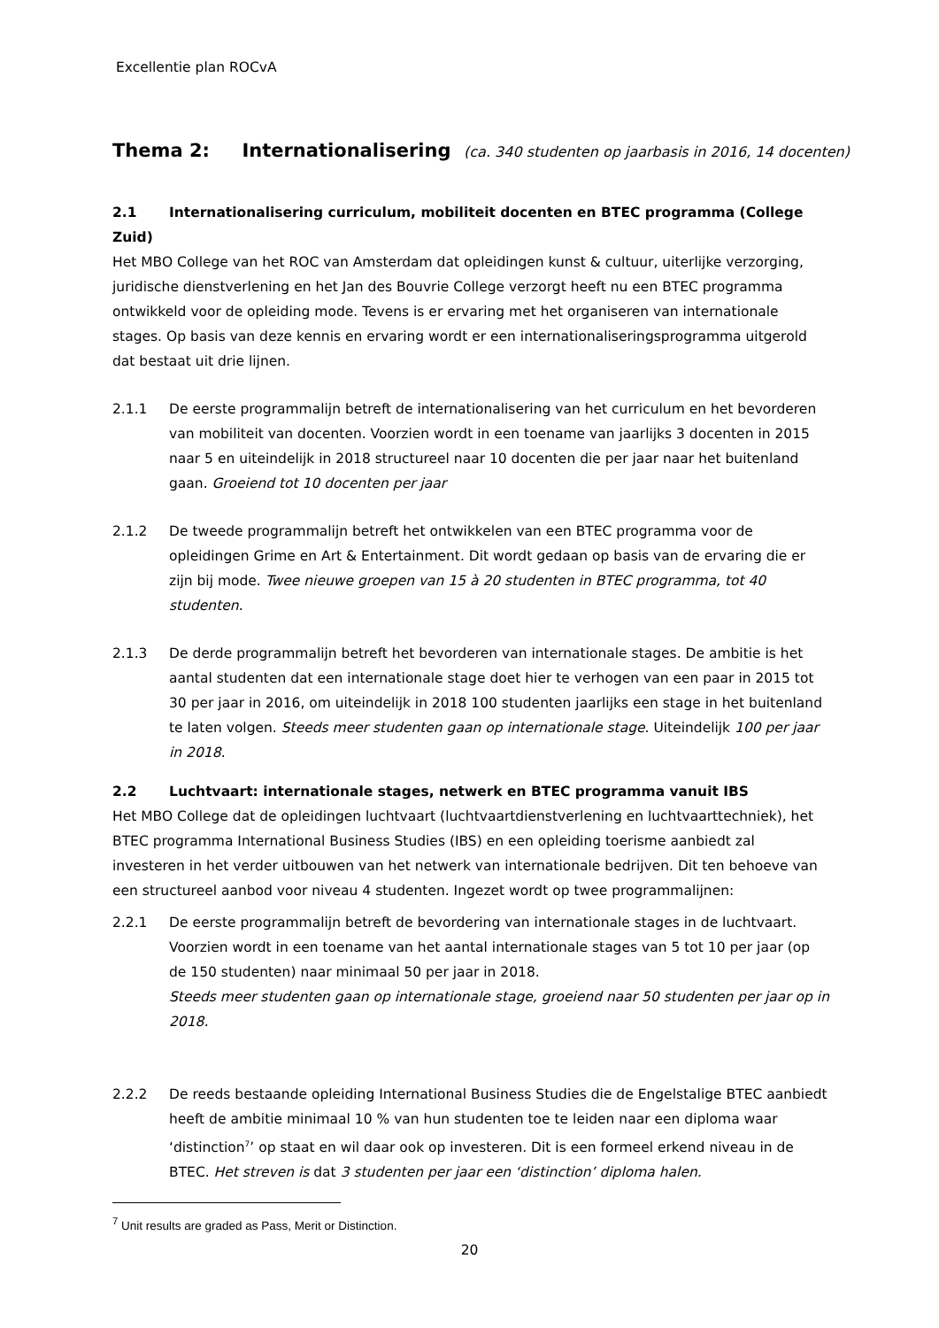Excellentie plan ROCvA
Thema 2: Internationalisering (ca. 340 studenten op jaarbasis in 2016, 14 docenten)
2.1 Internationalisering curriculum, mobiliteit docenten en BTEC programma (College Zuid)
Het MBO College van het ROC van Amsterdam dat opleidingen kunst & cultuur, uiterlijke verzorging, juridische dienstverlening en het Jan des Bouvrie College verzorgt heeft nu een BTEC programma ontwikkeld voor de opleiding mode. Tevens is er ervaring met het organiseren van internationale stages. Op basis van deze kennis en ervaring wordt er een internationaliseringsprogramma uitgerold dat bestaat uit drie lijnen.
2.1.1 De eerste programmalijn betreft de internationalisering van het curriculum en het bevorderen van mobiliteit van docenten. Voorzien wordt in een toename van jaarlijks 3 docenten in 2015 naar 5 en uiteindelijk in 2018 structureel naar 10 docenten die per jaar naar het buitenland gaan. Groeiend tot 10 docenten per jaar
2.1.2 De tweede programmalijn betreft het ontwikkelen van een BTEC programma voor de opleidingen Grime en Art & Entertainment. Dit wordt gedaan op basis van de ervaring die er zijn bij mode. Twee nieuwe groepen van 15 à 20 studenten in BTEC programma, tot 40 studenten.
2.1.3 De derde programmalijn betreft het bevorderen van internationale stages. De ambitie is het aantal studenten dat een internationale stage doet hier te verhogen van een paar in 2015 tot 30 per jaar in 2016, om uiteindelijk in 2018 100 studenten jaarlijks een stage in het buitenland te laten volgen. Steeds meer studenten gaan op internationale stage. Uiteindelijk 100 per jaar in 2018.
2.2 Luchtvaart: internationale stages, netwerk en BTEC programma vanuit IBS
Het MBO College dat de opleidingen luchtvaart (luchtvaartdienstverlening en luchtvaarttechniek), het BTEC programma International Business Studies (IBS) en een opleiding toerisme aanbiedt zal investeren in het verder uitbouwen van het netwerk van internationale bedrijven. Dit ten behoeve van een structureel aanbod voor niveau 4 studenten. Ingezet wordt op twee programmalijnen:
2.2.1 De eerste programmalijn betreft de bevordering van internationale stages in de luchtvaart. Voorzien wordt in een toename van het aantal internationale stages van 5 tot 10 per jaar (op de 150 studenten) naar minimaal 50 per jaar in 2018.
Steeds meer studenten gaan op internationale stage, groeiend naar 50 studenten per jaar op in 2018.
2.2.2 De reeds bestaande opleiding International Business Studies die de Engelstalige BTEC aanbiedt heeft de ambitie minimaal 10 % van hun studenten toe te leiden naar een diploma waar ‘distinction<sup>7</sup>’ op staat en wil daar ook op investeren. Dit is een formeel erkend niveau in de BTEC. Het streven is dat 3 studenten per jaar een ‘distinction’ diploma halen.
<sup>7</sup> Unit results are graded as Pass, Merit or Distinction.
20